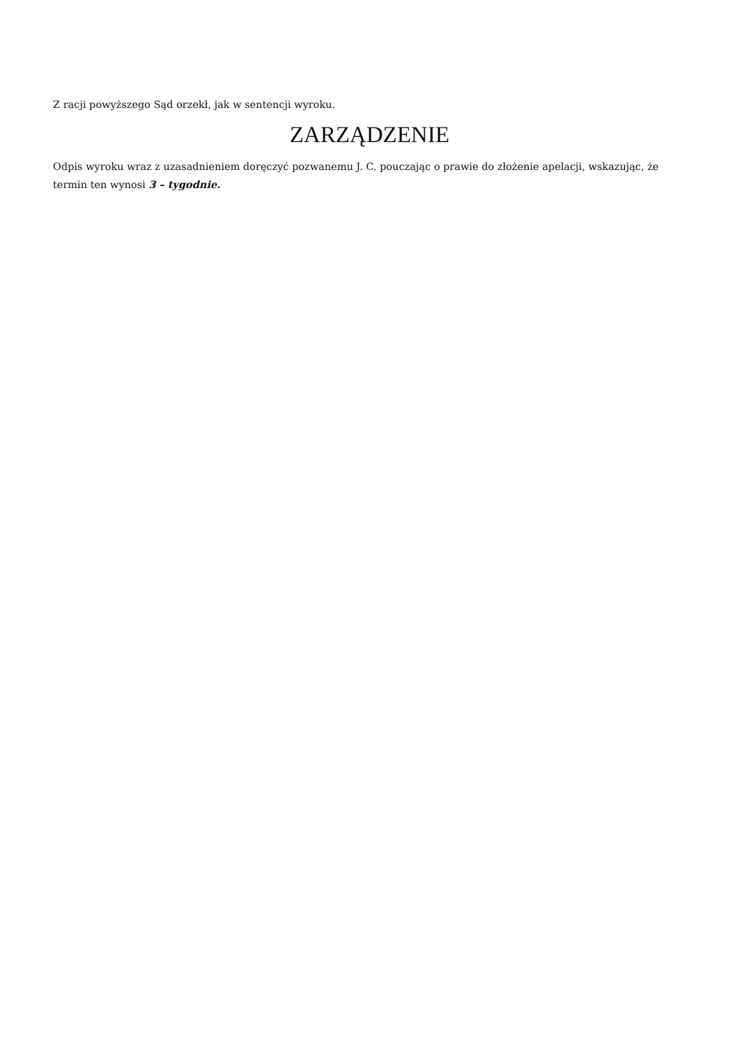Z racji powyższego Sąd orzekł, jak w sentencji wyroku.
ZARZĄDZENIE
Odpis wyroku wraz z uzasadnieniem doręczyć pozwanemu J. C. pouczając o prawie do złożenie apelacji, wskazując, że termin ten wynosi 3 – tygodnie.